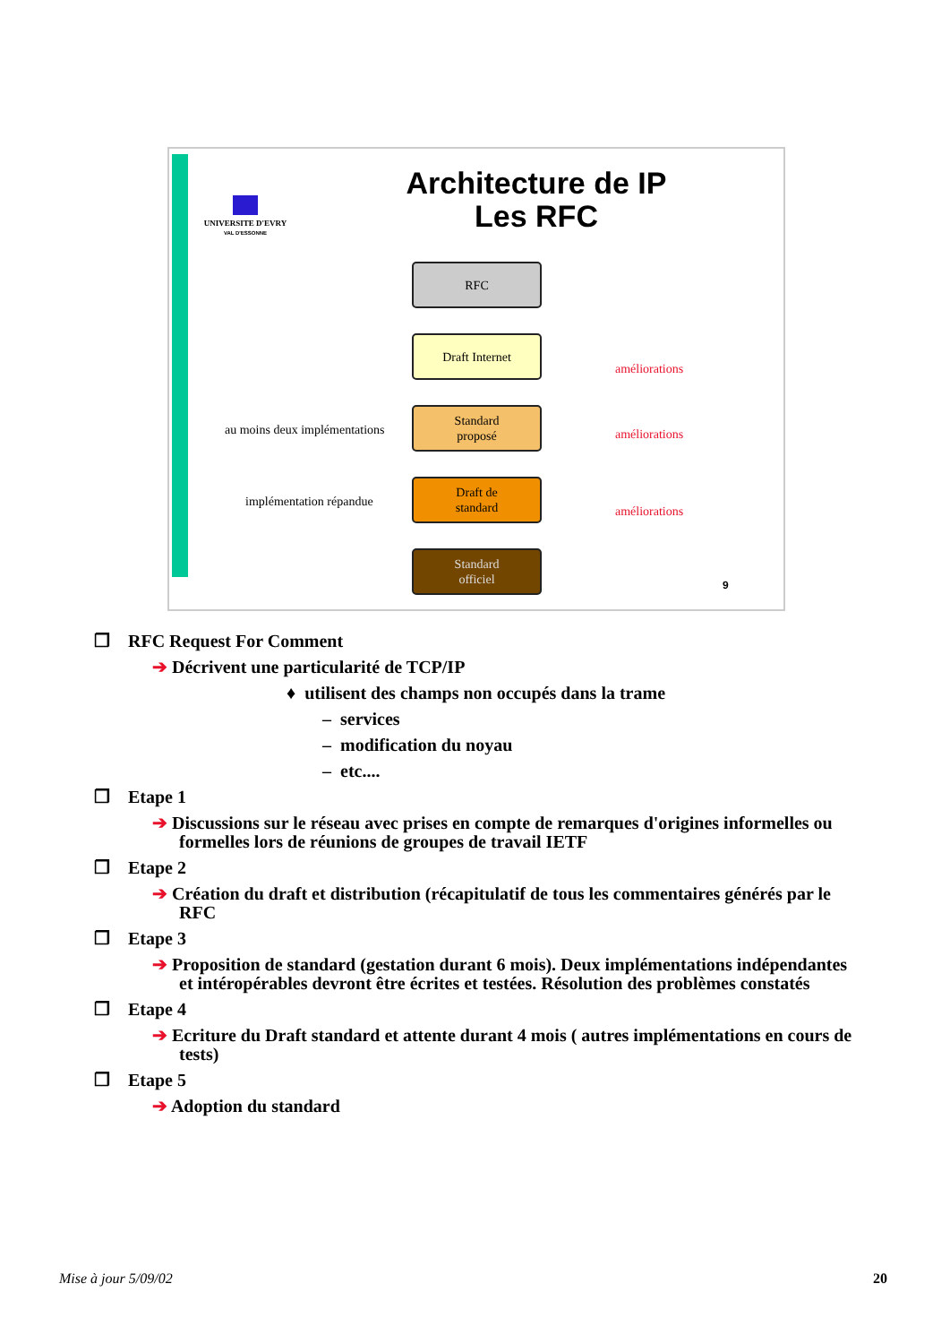UNIVERSITE D'EVRY
VAL D'ESSONNE
Architecture de IP
Les RFC
RFC
Draft Internet
Standard
proposé
Draft de
standard
Standard
officiel
améliorations
améliorations
améliorations
au moins deux implémentations
implémentation répandue
9
❐ RFC Request For Comment
➔ Décrivent une particularité de TCP/IP
♦ utilisent des champs non occupés dans la trame
– services
– modification du noyau
– etc....
❐ Etape 1
➔ Discussions sur le réseau avec prises en compte de remarques d'origines informelles ou formelles lors de réunions de groupes de travail IETF
❐ Etape 2
➔ Création du draft et distribution (récapitulatif de tous les commentaires générés par le RFC
❐ Etape 3
➔ Proposition de standard (gestation durant 6 mois). Deux implémentations indépendantes et intéropérables devront être écrites et testées. Résolution des problèmes constatés
❐ Etape 4
➔ Ecriture du Draft standard et attente durant 4 mois ( autres implémentations en cours de tests)
❐ Etape 5
➔ Adoption du standard
Mise à jour 5/09/02 20